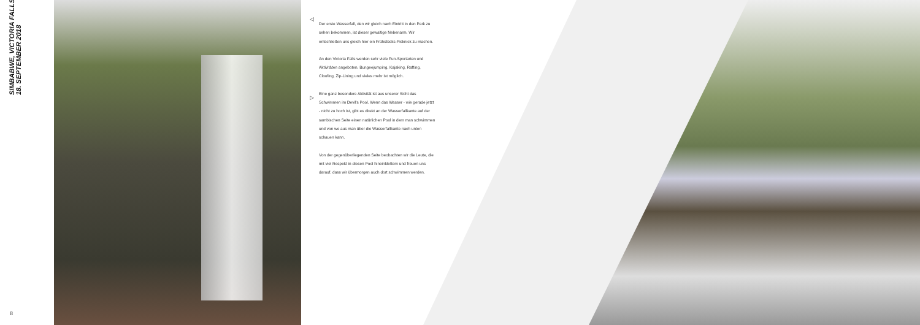SIMBABWE, VICTORIA FALLS
18. SEPTEMBER 2018
8
◁
▷
Der erste Wasserfall, den wir gleich nach Eintritt in den Park zu sehen bekommen, ist dieser gewaltige Nebenarm. Wir entschließen uns gleich hier ein Frühstücks-Picknick zu machen.
An den Victoria Falls werden sehr viele Fun-Sportarten und Aktivitäten angeboten. Bungeejumping, Kajaking, Rafting, Cloofing, Zip-Lining und vieles mehr ist möglich.
Eine ganz besondere Aktivität ist aus unserer Sicht das Schwimmen im Devil's Pool. Wenn das Wasser - wie gerade jetzt - nicht zu hoch ist, gibt es direkt an der Wasserfallkante auf der sambischen Seite einen natürlichen Pool in dem man schwimmen und von wo aus man über die Wasserfallkante nach unten schauen kann.
Von der gegenüberliegenden Seite beobachten wir die Leute, die mit viel Respekt in diesen Pool hineinklettern und freuen uns darauf, dass wir übermorgen auch dort schwimmen werden.